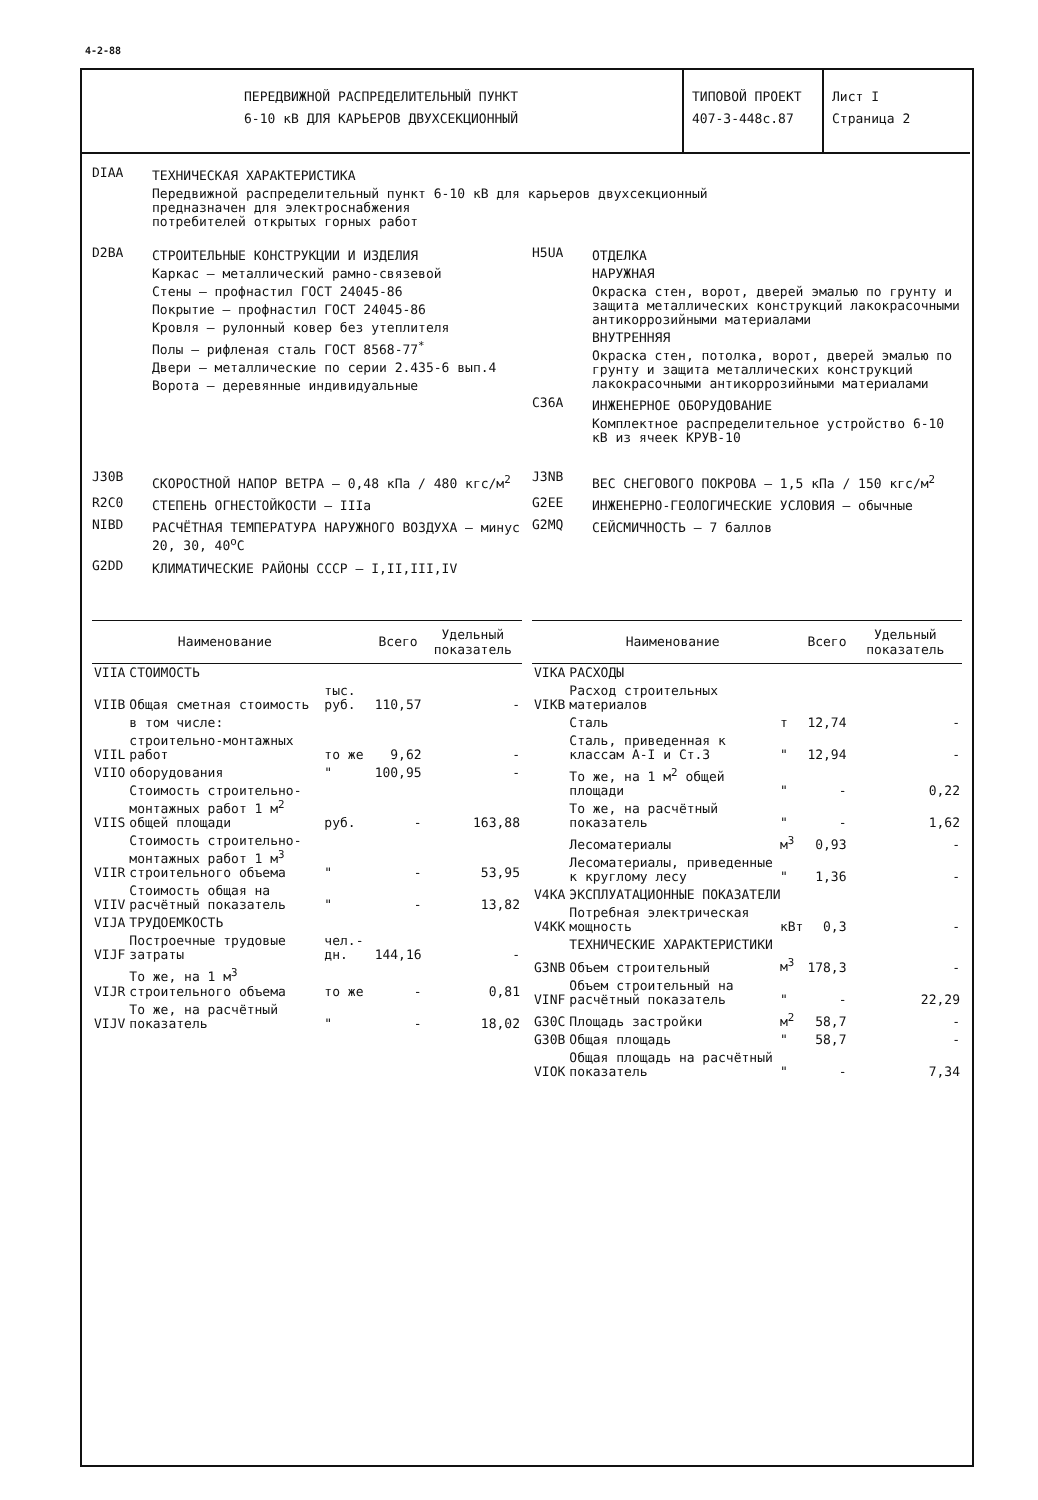4-2-88
ПЕРЕДВИЖНОЙ РАСПРЕДЕЛИТЕЛЬНЫЙ ПУНКТ
6-10 кВ ДЛЯ КАРЬЕРОВ ДВУХСЕКЦИОННЫЙ
ТИПОВОЙ ПРОЕКТ
407-3-448с.87
Лист I
Страница 2
DIAA
ТЕХНИЧЕСКАЯ ХАРАКТЕРИСТИКА
Передвижной распределительный пункт 6-10 кВ для карьеров двухсекционный
предназначен для электроснабжения
потребителей открытых горных работ
D2BA
СТРОИТЕЛЬНЫЕ КОНСТРУКЦИИ И ИЗДЕЛИЯ
Каркас – металлический рамно-связевой
Стены – профнастил ГОСТ 24045-86
Покрытие – профнастил ГОСТ 24045-86
Кровля – рулонный ковер без утеплителя
Полы – рифленая сталь ГОСТ 8568-77<sup>*</sup>
Двери – металлические по серии 2.435-6 вып.4
Ворота – деревянные индивидуальные
H5UA
ОТДЕЛКА
НАРУЖНАЯ
Окраска стен, ворот, дверей эмалью по грунту и защита металлических конструкций лакокрасочными антикоррозийными материалами
ВНУТРЕННЯЯ
Окраска стен, потолка, ворот, дверей эмалью по грунту и защита металлических конструкций лакокрасочными антикоррозийными материалами
C36A
ИНЖЕНЕРНОЕ ОБОРУДОВАНИЕ
Комплектное распределительное устройство 6-10 кВ из ячеек КРУВ-10
J30B
СКОРОСТНОЙ НАПОР ВЕТРА – 0,48 кПа / 480 кгс/м<sup>2</sup>
R2C0
СТЕПЕНЬ ОГНЕСТОЙКОСТИ – IIIа
NIBD
РАСЧЁТНАЯ ТЕМПЕРАТУРА НАРУЖНОГО ВОЗДУХА – минус 20, 30, 40<sup>о</sup>С
G2DD
КЛИМАТИЧЕСКИЕ РАЙОНЫ СССР – I,II,III,IV
J3NB
ВЕС СНЕГОВОГО ПОКРОВА – 1,5 кПа / 150 кгс/м<sup>2</sup>
G2EE
ИНЖЕНЕРНО-ГЕОЛОГИЧЕСКИЕ УСЛОВИЯ – обычные
G2MQ
СЕЙСМИЧНОСТЬ – 7 баллов
| | Наименование | | Всего | Удельный показатель |
| --- | --- | --- | --- | --- |
| VIIA | СТОИМОСТЬ | | | |
| VIIB | Общая сметная стоимость | тыс. руб. | 110,57 | - |
| | в том числе: | | | |
| VIIL | строительно-монтажных работ | то же | 9,62 | - |
| VIIO | оборудования | " | 100,95 | - |
| VIIS | Стоимость строительно-монтажных работ 1 м<sup>2</sup> общей площади | руб. | - | 163,88 |
| VIIR | Стоимость строительно-монтажных работ 1 м<sup>3</sup> строительного объема | " | - | 53,95 |
| VIIV | Стоимость общая на расчётный показатель | " | - | 13,82 |
| VIJA | ТРУДОЕМКОСТЬ | | | |
| VIJF | Построечные трудовые затраты | чел.-дн. | 144,16 | - |
| VIJR | То же, на 1 м<sup>3</sup> строительного объема | то же | - | 0,81 |
| VIJV | То же, на расчётный показатель | " | - | 18,02 |
| | Наименование | | Всего | Удельный показатель |
| --- | --- | --- | --- | --- |
| VIKA | РАСХОДЫ | | | |
| VIKB | Расход строительных материалов | | | |
| | Сталь | т | 12,74 | - |
| | Сталь, приведенная к классам А-I и Ст.3 | " | 12,94 | - |
| | То же, на 1 м<sup>2</sup> общей площади | " | - | 0,22 |
| | То же, на расчётный показатель | " | - | 1,62 |
| | Лесоматериалы | м<sup>3</sup> | 0,93 | - |
| | Лесоматериалы, приведенные к круглому лесу | " | 1,36 | - |
| V4KA | ЭКСПЛУАТАЦИОННЫЕ ПОКАЗАТЕЛИ | | | |
| V4KK | Потребная электрическая мощность | кВт | 0,3 | - |
| | ТЕХНИЧЕСКИЕ ХАРАКТЕРИСТИКИ | | | |
| G3NB | Объем строительный | м<sup>3</sup> | 178,3 | - |
| VINF | Объем строительный на расчётный показатель | " | - | 22,29 |
| G30C | Площадь застройки | м<sup>2</sup> | 58,7 | - |
| G30B | Общая площадь | " | 58,7 | - |
| VIOK | Общая площадь на расчётный показатель | " | - | 7,34 |